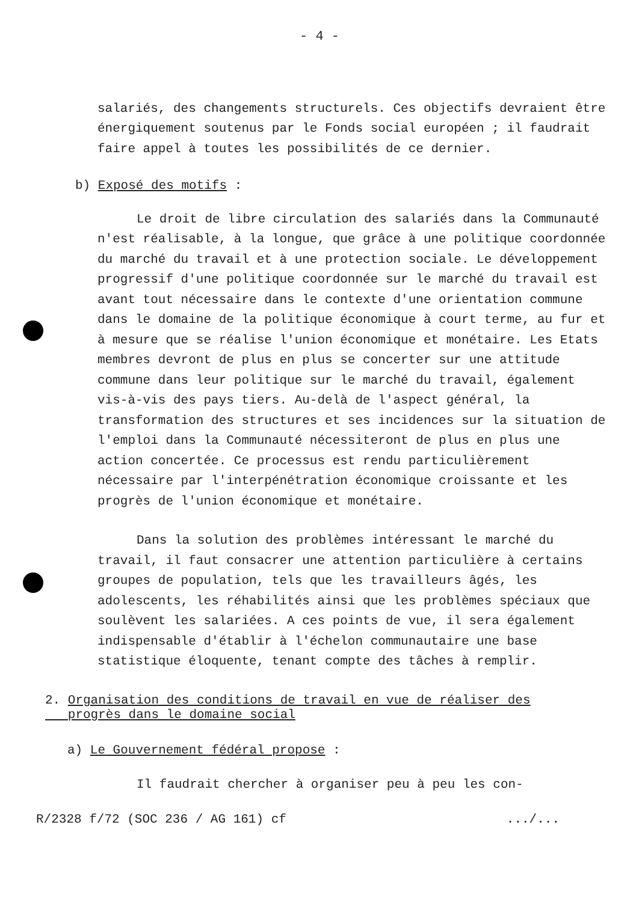- 4 -
salariés, des changements structurels. Ces objectifs devraient être énergiquement soutenus par le Fonds social européen ; il faudrait faire appel à toutes les possibilités de ce dernier.
b) Exposé des motifs :
Le droit de libre circulation des salariés dans la Communauté n'est réalisable, à la longue, que grâce à une politique coordonnée du marché du travail et à une protection sociale. Le développement progressif d'une politique coordonnée sur le marché du travail est avant tout nécessaire dans le contexte d'une orientation commune dans le domaine de la politique économique à court terme, au fur et à mesure que se réalise l'union économique et monétaire. Les Etats membres devront de plus en plus se concerter sur une attitude commune dans leur politique sur le marché du travail, également vis-à-vis des pays tiers. Au-delà de l'aspect général, la transformation des structures et ses incidences sur la situation de l'emploi dans la Communauté nécessiteront de plus en plus une action concertée. Ce processus est rendu particulièrement nécessaire par l'interpénétration économique croissante et les progrès de l'union économique et monétaire.
Dans la solution des problèmes intéressant le marché du travail, il faut consacrer une attention particulière à certains groupes de population, tels que les travailleurs âgés, les adolescents, les réhabilités ainsi que les problèmes spéciaux que soulèvent les salariées. A ces points de vue, il sera également indispensable d'établir à l'échelon communautaire une base statistique éloquente, tenant compte des tâches à remplir.
2. Organisation des conditions de travail en vue de réaliser des
progrès dans le domaine social
a) Le Gouvernement fédéral propose :
Il faudrait chercher à organiser peu à peu les con-
R/2328 f/72 (SOC 236 / AG 161) cf.../...